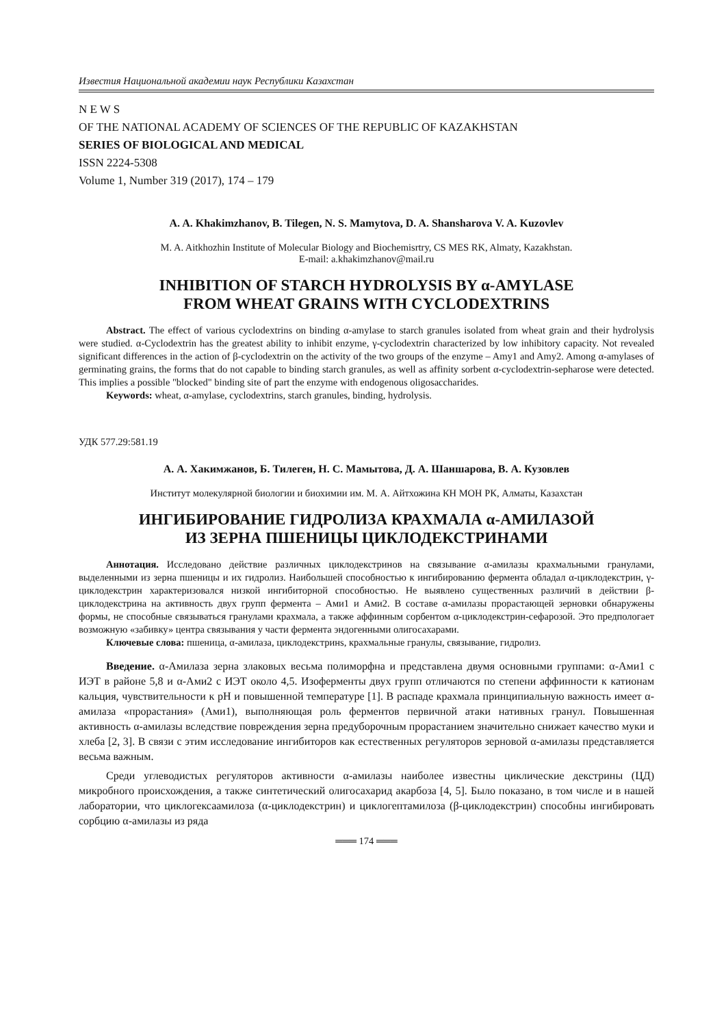Известия Национальной академии наук Республики Казахстан
N E W S
OF THE NATIONAL ACADEMY OF SCIENCES OF THE REPUBLIC OF KAZAKHSTAN
SERIES OF BIOLOGICAL AND MEDICAL
ISSN 2224-5308
Volume 1, Number 319 (2017), 174 – 179
A. A. Khakimzhanov, B. Tilegen, N. S. Mamytova, D. A. Shansharova V. A. Kuzovlev
M. A. Aitkhozhin Institute of Molecular Biology and Biochemisrtry, CS MES RK, Almaty, Kazakhstan.
E-mail: a.khakimzhanov@mail.ru
INHIBITION OF STARCH HYDROLYSIS BY α-AMYLASE
FROM WHEAT GRAINS WITH CYCLODEXTRINS
Abstract. The effect of various cyclodextrins on binding α-amylase to starch granules isolated from wheat grain and their hydrolysis were studied. α-Cyclodextrin has the greatest ability to inhibit enzyme, γ-cyclodextrin characterized by low inhibitory capacity. Not revealed significant differences in the action of β-cyclodextrin on the activity of the two groups of the enzyme – Amy1 and Amy2. Among α-amylases of germinating grains, the forms that do not capable to binding starch granules, as well as affinity sorbent α-cyclodextrin-sepharose were detected. This implies a possible "blocked" binding site of part the enzyme with endogenous oligosaccharides.
Keywords: wheat, α-amylase, cyclodextrins, starch granules, binding, hydrolysis.
УДК 577.29:581.19
А. А. Хакимжанов, Б. Тилеген, Н. С. Мамытова, Д. А. Шаншарова, В. А. Кузовлев
Институт молекулярной биологии и биохимии им. М. А. Айтхожина КН МОН РК, Алматы, Казахстан
ИНГИБИРОВАНИЕ ГИДРОЛИЗА КРАХМАЛА α-АМИЛАЗОЙ
ИЗ ЗЕРНА ПШЕНИЦЫ ЦИКЛОДЕКСТРИНАМИ
Аннотация. Исследовано действие различных циклодекстринов на связывание α-амилазы крахмальными гранулами, выделенными из зерна пшеницы и их гидролиз. Наибольшей способностью к ингибированию фермента обладал α-циклодекстрин, γ-циклодекстрин характеризовался низкой ингибиторной способностью. Не выявлено существенных различий в действии β-циклодекстрина на активность двух групп фермента – Ами1 и Ами2. В составе α-амилазы прорастающей зерновки обнаружены формы, не способные связываться гранулами крахмала, а также аффинным сорбентом α-циклодекстрин-сефарозой. Это предпологает возможную «забивку» центра связывания у части фермента эндогенными олигосахарами.
Ключевые слова: пшеница, α-амилаза, циклодекстринs, крахмальные гранулы, связывание, гидролиз.
Введение. α-Амилаза зерна злаковых весьма полиморфна и представлена двумя основными группами: α-Ами1 с ИЭТ в районе 5,8 и α-Ами2 с ИЭТ около 4,5. Изоферменты двух групп отличаются по степени аффинности к катионам кальция, чувствительности к pH и повышенной температуре [1]. В распаде крахмала принципиальную важность имеет α-амилаза «прорастания» (Ами1), выполняющая роль ферментов первичной атаки нативных гранул. Повышенная активность α-амилазы вследствие повреждения зерна предуборочным прорастанием значительно снижает качество муки и хлеба [2, 3]. В связи с этим исследование ингибиторов как естественных регуляторов зерновой α-амилазы представляется весьма важным.
Среди углеводистых регуляторов активности α-амилазы наиболее известны циклические декстрины (ЦД) микробного происхождения, а также синтетический олигосахарид акарбоза [4, 5]. Было показано, в том числе и в нашей лаборатории, что циклогексаамилоза (α-циклодекстрин) и циклогептамилоза (β-циклодекстрин) способны ингибировать сорбцию α-амилазы из ряда
═══ 174 ═══